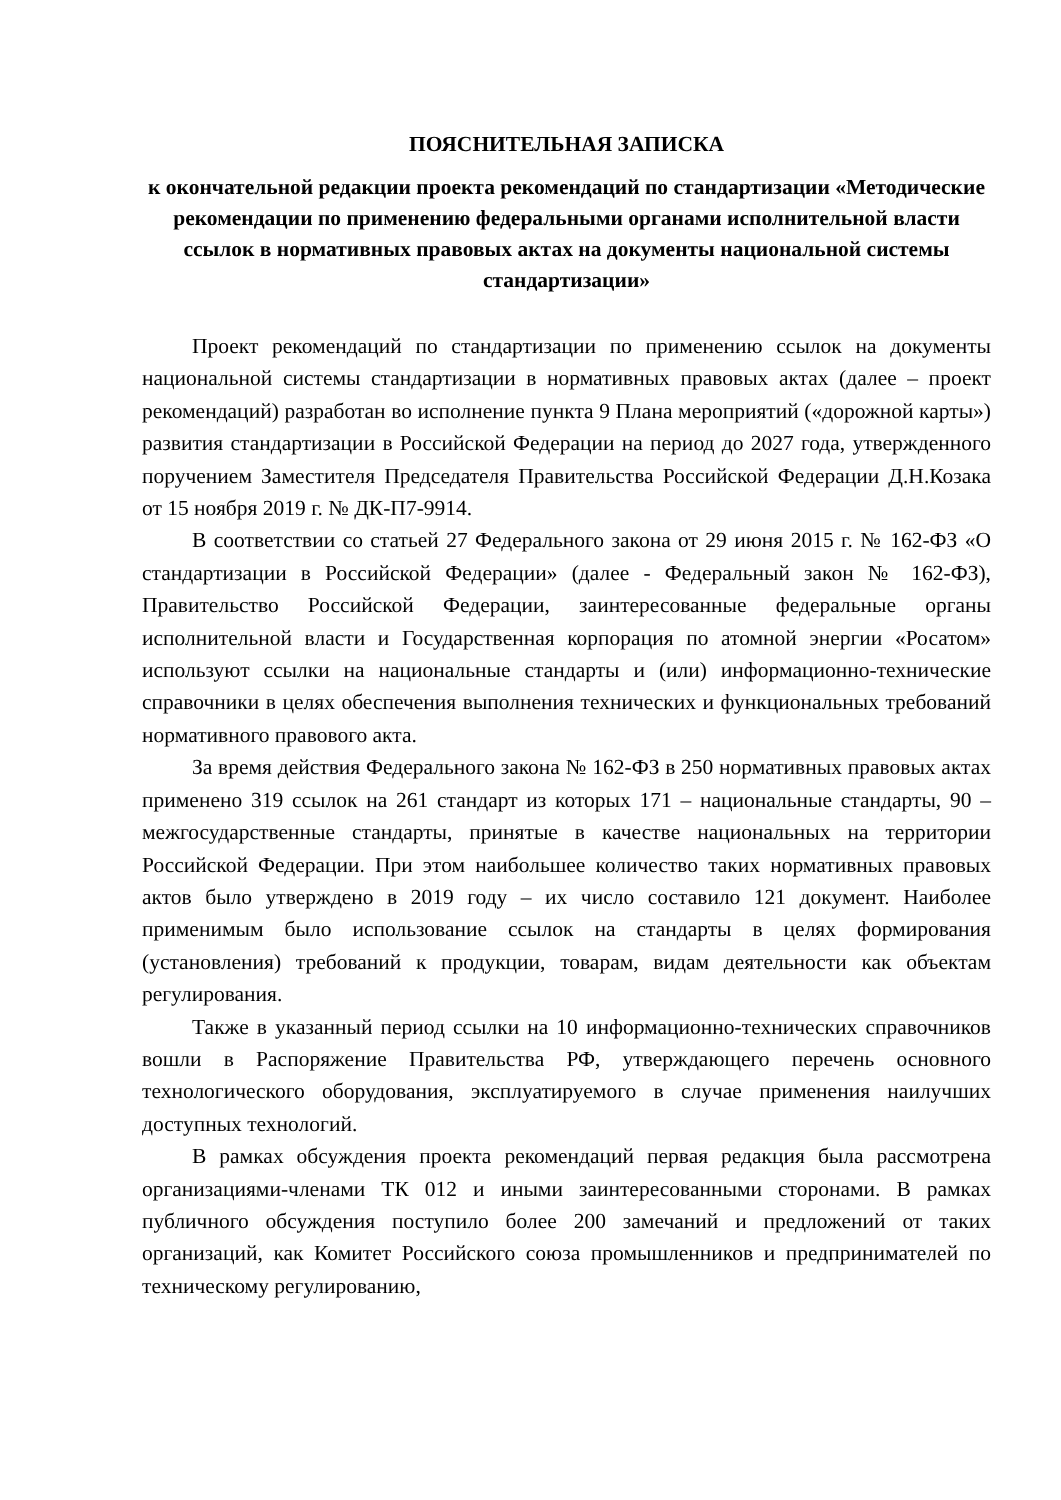ПОЯСНИТЕЛЬНАЯ ЗАПИСКА
к окончательной редакции проекта рекомендаций по стандартизации «Методические рекомендации по применению федеральными органами исполнительной власти ссылок в нормативных правовых актах на документы национальной системы стандартизации»
Проект рекомендаций по стандартизации по применению ссылок на документы национальной системы стандартизации в нормативных правовых актах (далее – проект рекомендаций) разработан во исполнение пункта 9 Плана мероприятий («дорожной карты») развития стандартизации в Российской Федерации на период до 2027 года, утвержденного поручением Заместителя Председателя Правительства Российской Федерации Д.Н.Козака от 15 ноября 2019 г. № ДК-П7-9914.
В соответствии со статьей 27 Федерального закона от 29 июня 2015 г. № 162-ФЗ «О стандартизации в Российской Федерации» (далее - Федеральный закон № 162-ФЗ), Правительство Российской Федерации, заинтересованные федеральные органы исполнительной власти и Государственная корпорация по атомной энергии «Росатом» используют ссылки на национальные стандарты и (или) информационно-технические справочники в целях обеспечения выполнения технических и функциональных требований нормативного правового акта.
За время действия Федерального закона № 162-ФЗ в 250 нормативных правовых актах применено 319 ссылок на 261 стандарт из которых 171 – национальные стандарты, 90 – межгосударственные стандарты, принятые в качестве национальных на территории Российской Федерации. При этом наибольшее количество таких нормативных правовых актов было утверждено в 2019 году – их число составило 121 документ. Наиболее применимым было использование ссылок на стандарты в целях формирования (установления) требований к продукции, товарам, видам деятельности как объектам регулирования.
Также в указанный период ссылки на 10 информационно-технических справочников вошли в Распоряжение Правительства РФ, утверждающего перечень основного технологического оборудования, эксплуатируемого в случае применения наилучших доступных технологий.
В рамках обсуждения проекта рекомендаций первая редакция была рассмотрена организациями-членами ТК 012 и иными заинтересованными сторонами. В рамках публичного обсуждения поступило более 200 замечаний и предложений от таких организаций, как Комитет Российского союза промышленников и предпринимателей по техническому регулированию,